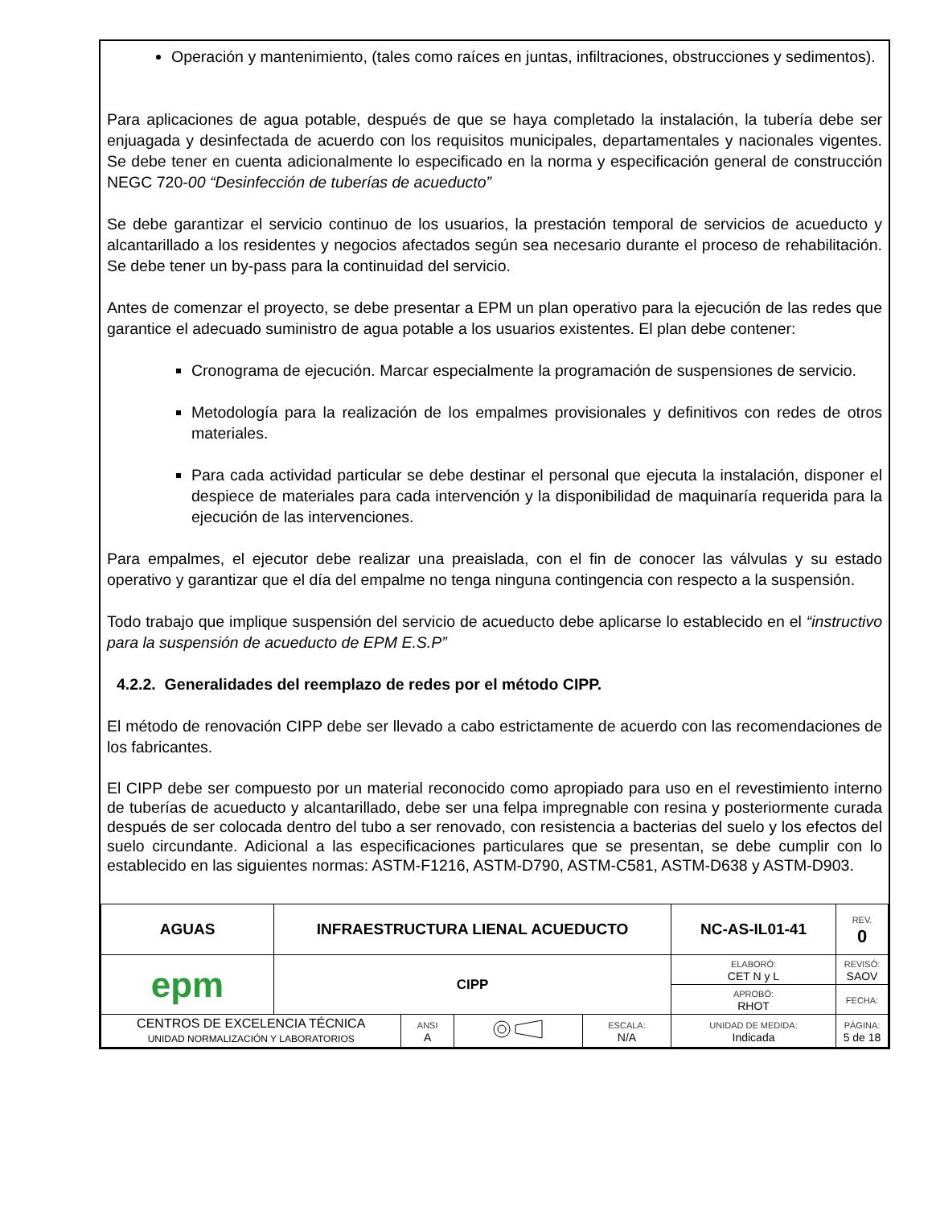Operación y mantenimiento, (tales como raíces en juntas, infiltraciones, obstrucciones y sedimentos).
Para aplicaciones de agua potable, después de que se haya completado la instalación, la tubería debe ser enjuagada y desinfectada de acuerdo con los requisitos municipales, departamentales y nacionales vigentes. Se debe tener en cuenta adicionalmente lo especificado en la norma y especificación general de construcción NEGC 720-00 “Desinfección de tuberías de acueducto”
Se debe garantizar el servicio continuo de los usuarios, la prestación temporal de servicios de acueducto y alcantarillado a los residentes y negocios afectados según sea necesario durante el proceso de rehabilitación. Se debe tener un by-pass para la continuidad del servicio.
Antes de comenzar el proyecto, se debe presentar a EPM un plan operativo para la ejecución de las redes que garantice el adecuado suministro de agua potable a los usuarios existentes. El plan debe contener:
Cronograma de ejecución. Marcar especialmente la programación de suspensiones de servicio.
Metodología para la realización de los empalmes provisionales y definitivos con redes de otros materiales.
Para cada actividad particular se debe destinar el personal que ejecuta la instalación, disponer el despiece de materiales para cada intervención y la disponibilidad de maquinaría requerida para la ejecución de las intervenciones.
Para empalmes, el ejecutor debe realizar una preaislada, con el fin de conocer las válvulas y su estado operativo y garantizar que el día del empalme no tenga ninguna contingencia con respecto a la suspensión.
Todo trabajo que implique suspensión del servicio de acueducto debe aplicarse lo establecido en el “instructivo para la suspensión de acueducto de EPM E.S.P”
4.2.2. Generalidades del reemplazo de redes por el método CIPP.
El método de renovación CIPP debe ser llevado a cabo estrictamente de acuerdo con las recomendaciones de los fabricantes.
El CIPP debe ser compuesto por un material reconocido como apropiado para uso en el revestimiento interno de tuberías de acueducto y alcantarillado, debe ser una felpa impregnable con resina y posteriormente curada después de ser colocada dentro del tubo a ser renovado, con resistencia a bacterias del suelo y los efectos del suelo circundante. Adicional a las especificaciones particulares que se presentan, se debe cumplir con lo establecido en las siguientes normas: ASTM-F1216, ASTM-D790, ASTM-C581, ASTM-D638 y ASTM-D903.
| AGUAS | INFRAESTRUCTURA LIENAL ACUEDUCTO | | | | NC-AS-IL01-41 | REV. 0 |
| epm | CIPP | | | | ELABORÓ: CET N y L | REVISÓ: SAOV |
| | | | | | APROBÓ: RHOT | FECHA: |
| CENTROS DE EXCELENCIA TÉCNICA UNIDAD NORMALIZACIÓN Y LABORATORIOS | | ANSI A | | ESCALA: N/A | UNIDAD DE MEDIDA: Indicada | PÁGINA: 5 de 18 |